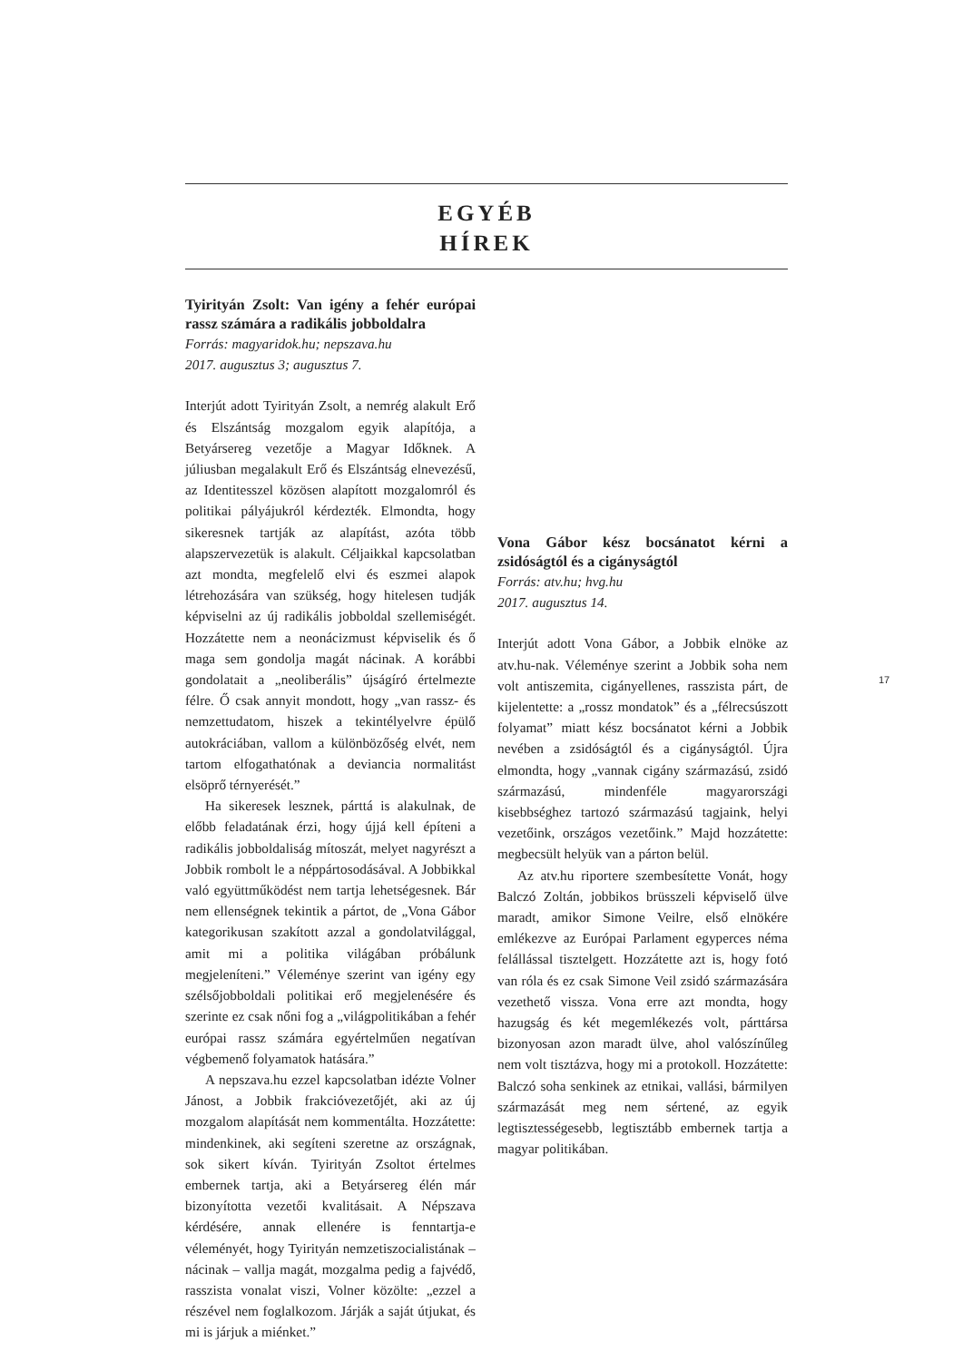EGYÉB
HÍREK
Tyirityán Zsolt: Van igény a fehér európai rassz számára a radikális jobboldalra
Forrás: magyaridok.hu; nepszava.hu
2017. augusztus 3; augusztus 7.
Interjút adott Tyirityán Zsolt, a nemrég alakult Erő és Elszántság mozgalom egyik alapítója, a Betyársereg vezetője a Magyar Időknek. A júliusban megalakult Erő és Elszántság elnevezésű, az Identitesszel közösen alapított mozgalomról és politikai pályájukról kérdezték. Elmondta, hogy sikeresnek tartják az alapítást, azóta több alapszervezetük is alakult. Céljaikkal kapcsolatban azt mondta, megfelelő elvi és eszmei alapok létrehozására van szükség, hogy hitelesen tudják képviselni az új radikális jobboldal szellemiségét. Hozzátette nem a neonácizmust képviselik és ő maga sem gondolja magát nácinak. A korábbi gondolatait a „neoliberális” újságíró értelmezte félre. Ő csak annyit mondott, hogy „van rassz- és nemzettudatom, hiszek a tekintélyelvre épülő autokráciában, vallom a különbözőség elvét, nem tartom elfogathatónak a deviancia normalitást elsöprő térnyerését.”
Ha sikeresek lesznek, párttá is alakulnak, de előbb feladatának érzi, hogy újjá kell építeni a radikális jobboldaliság mítoszát, melyet nagyrészt a Jobbik rombolt le a néppártosodásával. A Jobbikkal való együttműködést nem tartja lehetségesnek. Bár nem ellenségnek tekintik a pártot, de „Vona Gábor kategorikusan szakított azzal a gondolatvilággal, amit mi a politika világában próbálunk megjeleníteni.” Véleménye szerint van igény egy szélsőjobboldali politikai erő megjelenésére és szerinte ez csak nőni fog a „világpolitikában a fehér európai rassz számára egyértelműen negatívan végbemenő folyamatok hatására.”
A nepszava.hu ezzel kapcsolatban idézte Volner Jánost, a Jobbik frakcióvezetőjét, aki az új mozgalom alapítását nem kommentálta. Hozzátette: mindenkinek, aki segíteni szeretne az országnak, sok sikert kíván. Tyirityán Zsoltot értelmes embernek tartja, aki a Betyársereg élén már bizonyította vezetői kvalitásait. A Népszava kérdésére, annak ellenére is fenntartja-e véleményét, hogy Tyirityán nemzetiszocialistának – nácinak – vallja magát, mozgalma pedig a fajvédő, rasszista vonalat viszi, Volner közölte: „ezzel a részével nem foglalkozom. Járják a saját útjukat, és mi is járjuk a miénket.”
Vona Gábor kész bocsánatot kérni a zsidóságtól és a cigányságtól
Forrás: atv.hu; hvg.hu
2017. augusztus 14.
Interjút adott Vona Gábor, a Jobbik elnöke az atv.hu-nak. Véleménye szerint a Jobbik soha nem volt antiszemita, cigányellenes, rasszista párt, de kijelentette: a „rossz mondatok” és a „félrecsúszott folyamat” miatt kész bocsánatot kérni a Jobbik nevében a zsidóságtól és a cigányságtól. Újra elmondta, hogy „vannak cigány származású, zsidó származású, mindenféle magyarországi kisebbséghez tartozó származású tagjaink, helyi vezetőink, országos vezetőink.” Majd hozzátette: megbecsült helyük van a párton belül.
Az atv.hu riportere szembesítette Vonát, hogy Balczó Zoltán, jobbikos brüsszeli képviselő ülve maradt, amikor Simone Veilre, első elnökére emlékezve az Európai Parlament egyperces néma felállással tisztelgett. Hozzátette azt is, hogy fotó van róla és ez csak Simone Veil zsidó származására vezethető vissza. Vona erre azt mondta, hogy hazugság és két megemlékezés volt, párttársa bizonyosan azon maradt ülve, ahol valószínűleg nem volt tisztázva, hogy mi a protokoll. Hozzátette: Balczó soha senkinek az etnikai, vallási, bármilyen származását meg nem sértené, az egyik legtisztességesebb, legtisztább embernek tartja a magyar politikában.
17